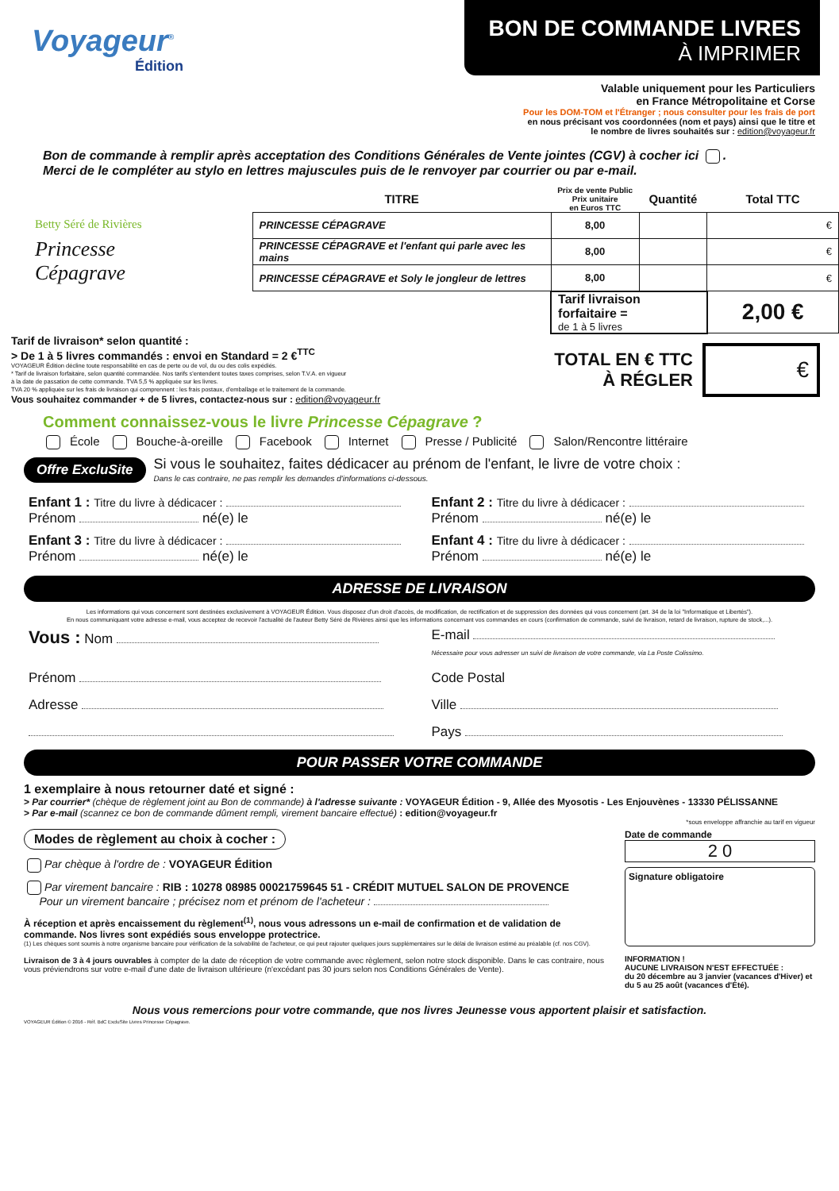Voyageur<sup>®</sup>
Édition
BON DE COMMANDE LIVRES
À IMPRIMER
Valable uniquement pour les Particuliers
en France Métropolitaine et Corse
Pour les DOM-TOM et l'Étranger ; nous consulter pour les frais de port
en nous précisant vos coordonnées (nom et pays) ainsi que le titre et
le nombre de livres souhaités sur : edition@voyageur.fr
Bon de commande à remplir après acceptation des Conditions Générales de Vente jointes (CGV) à cocher ici .
Merci de le compléter au stylo en lettres majuscules puis de le renvoyer par courrier ou par e-mail.
Betty Séré de Rivières
Princesse
Cépagrave
| TITRE | Prix de vente Public Prix unitaire en Euros TTC | Quantité | Total TTC |
| --- | --- | --- | --- |
| PRINCESSE CÉPAGRAVE | 8,00 | | € |
| PRINCESSE CÉPAGRAVE et l'enfant qui parle avec les mains | 8,00 | | € |
| PRINCESSE CÉPAGRAVE et Soly le jongleur de lettres | 8,00 | | € |
| | Tarif livraison forfaitaire = de 1 à 5 livres | | 2,00 € |
Tarif de livraison* selon quantité :
> De 1 à 5 livres commandés : envoi en Standard = 2 €<sup>TTC</sup>
VOYAGEUR Édition décline toute responsabilité en cas de perte ou de vol, du ou des colis expédiés.
* Tarif de livraison forfaitaire, selon quantité commandée. Nos tarifs s'entendent toutes taxes comprises, selon T.V.A. en vigueur
à la date de passation de cette commande. TVA 5,5 % appliquée sur les livres.
TVA 20 % appliquée sur les frais de livraison qui comprennent : les frais postaux, d'emballage et le traitement de la commande.
Vous souhaitez commander + de 5 livres, contactez-nous sur : edition@voyageur.fr
TOTAL EN € TTC
À RÉGLER
€
Comment connaissez-vous le livre Princesse Cépagrave ?
École Bouche-à-oreille Facebook Internet Presse / Publicité Salon/Rencontre littéraire
Offre ExcluSite
Si vous le souhaitez, faites dédicacer au prénom de l'enfant, le livre de votre choix :
Dans le cas contraire, ne pas remplir les demandes d'informations ci-dessous.
Enfant 1 : Titre du livre à dédicacer :
Prénom né(e) le
Enfant 2 : Titre du livre à dédicacer :
Prénom né(e) le
Enfant 3 : Titre du livre à dédicacer :
Prénom né(e) le
Enfant 4 : Titre du livre à dédicacer :
Prénom né(e) le
ADRESSE DE LIVRAISON
Les informations qui vous concernent sont destinées exclusivement à VOYAGEUR Édition. Vous disposez d'un droit d'accès, de modification, de rectification et de suppression des données qui vous concernent (art. 34 de la loi "Informatique et Libertés").
En nous communiquant votre adresse e-mail, vous acceptez de recevoir l'actualité de l'auteur Betty Séré de Rivières ainsi que les informations concernant vos commandes en cours (confirmation de commande, suivi de livraison, retard de livraison, rupture de stock,...).
Vous : Nom
E-mail
Nécessaire pour vous adresser un suivi de livraison de votre commande, via La Poste Colissimo.
Prénom
Code Postal
Adresse
Ville
Pays
POUR PASSER VOTRE COMMANDE
1 exemplaire à nous retourner daté et signé :
> Par courrier* (chèque de règlement joint au Bon de commande) à l'adresse suivante : VOYAGEUR Édition - 9, Allée des Myosotis - Les Enjouvènes - 13330 PÉLISSANNE
> Par e-mail (scannez ce bon de commande dûment rempli, virement bancaire effectué) : edition@voyageur.fr
*sous enveloppe affranchie au tarif en vigueur
Modes de règlement au choix à cocher :
Par chèque à l'ordre de : VOYAGEUR Édition
Par virement bancaire : RIB : 10278 08985 00021759645 51 - CRÉDIT MUTUEL SALON DE PROVENCE
Pour un virement bancaire ; précisez nom et prénom de l'acheteur :
À réception et après encaissement du règlement<sup>(1)</sup>, nous vous adressons un e-mail de confirmation et de validation de commande. Nos livres sont expédiés sous enveloppe protectrice.
(1) Les chèques sont soumis à notre organisme bancaire pour vérification de la solvabilité de l'acheteur, ce qui peut rajouter quelques jours supplémentaires sur le délai de livraison estimé au préalable (cf. nos CGV).
Livraison de 3 à 4 jours ouvrables à compter de la date de réception de votre commande avec règlement, selon notre stock disponible. Dans le cas contraire, nous vous préviendrons sur votre e-mail d'une date de livraison ultérieure (n'excédant pas 30 jours selon nos Conditions Générales de Vente).
Date de commande
2 0
Signature obligatoire
INFORMATION !
AUCUNE LIVRAISON N'EST EFFECTUÉE :
du 20 décembre au 3 janvier (vacances d'Hiver) et du 5 au 25 août (vacances d'Été).
Nous vous remercions pour votre commande, que nos livres Jeunesse vous apportent plaisir et satisfaction.
VOYAGEUR Édition © 2016 - Réf. BdC ExcluSite Livres Princesse Cépagrave.